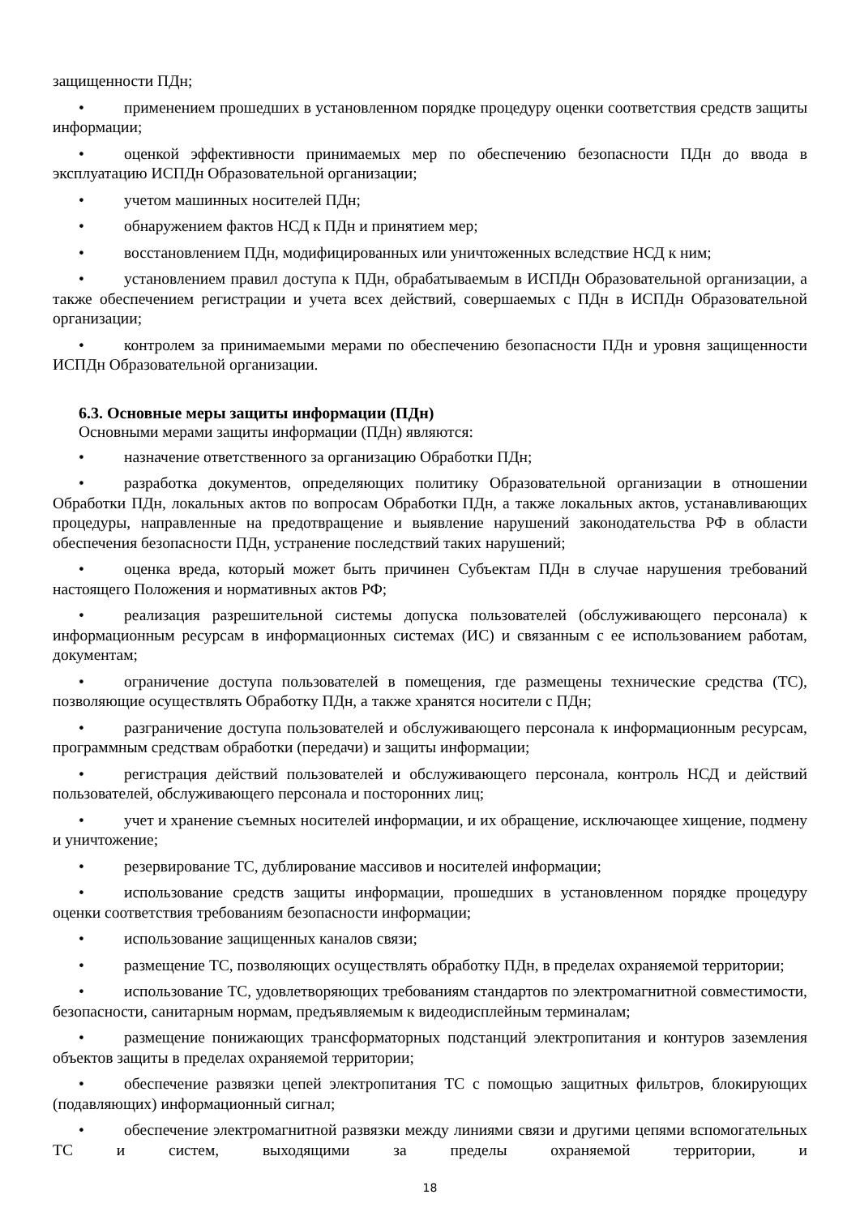защищенности ПДн;
• применением прошедших в установленном порядке процедуру оценки соответствия средств защиты информации;
• оценкой эффективности принимаемых мер по обеспечению безопасности ПДн до ввода в эксплуатацию ИСПДн Образовательной организации;
• учетом машинных носителей ПДн;
• обнаружением фактов НСД к ПДн и принятием мер;
• восстановлением ПДн, модифицированных или уничтоженных вследствие НСД к ним;
• установлением правил доступа к ПДн, обрабатываемым в ИСПДн Образовательной организации, а также обеспечением регистрации и учета всех действий, совершаемых с ПДн в ИСПДн Образовательной организации;
• контролем за принимаемыми мерами по обеспечению безопасности ПДн и уровня защищенности ИСПДн Образовательной организации.
6.3. Основные меры защиты информации (ПДн)
Основными мерами защиты информации (ПДн) являются:
• назначение ответственного за организацию Обработки ПДн;
• разработка документов, определяющих политику Образовательной организации в отношении Обработки ПДн, локальных актов по вопросам Обработки ПДн, а также локальных актов, устанавливающих процедуры, направленные на предотвращение и выявление нарушений законодательства РФ в области обеспечения безопасности ПДн, устранение последствий таких нарушений;
• оценка вреда, который может быть причинен Субъектам ПДн в случае нарушения требований настоящего Положения и нормативных актов РФ;
• реализация разрешительной системы допуска пользователей (обслуживающего персонала) к информационным ресурсам в информационных системах (ИС) и связанным с ее использованием работам, документам;
• ограничение доступа пользователей в помещения, где размещены технические средства (ТС), позволяющие осуществлять Обработку ПДн, а также хранятся носители с ПДн;
• разграничение доступа пользователей и обслуживающего персонала к информационным ресурсам, программным средствам обработки (передачи) и защиты информации;
• регистрация действий пользователей и обслуживающего персонала, контроль НСД и действий пользователей, обслуживающего персонала и посторонних лиц;
• учет и хранение съемных носителей информации, и их обращение, исключающее хищение, подмену и уничтожение;
• резервирование ТС, дублирование массивов и носителей информации;
• использование средств защиты информации, прошедших в установленном порядке процедуру оценки соответствия требованиям безопасности информации;
• использование защищенных каналов связи;
• размещение ТС, позволяющих осуществлять обработку ПДн, в пределах охраняемой территории;
• использование ТС, удовлетворяющих требованиям стандартов по электромагнитной совместимости, безопасности, санитарным нормам, предъявляемым к видеодисплейным терминалам;
• размещение понижающих трансформаторных подстанций электропитания и контуров заземления объектов защиты в пределах охраняемой территории;
• обеспечение развязки цепей электропитания ТС с помощью защитных фильтров, блокирующих (подавляющих) информационный сигнал;
• обеспечение электромагнитной развязки между линиями связи и другими цепями вспомогательных ТС и систем, выходящими за пределы охраняемой территории, и
18